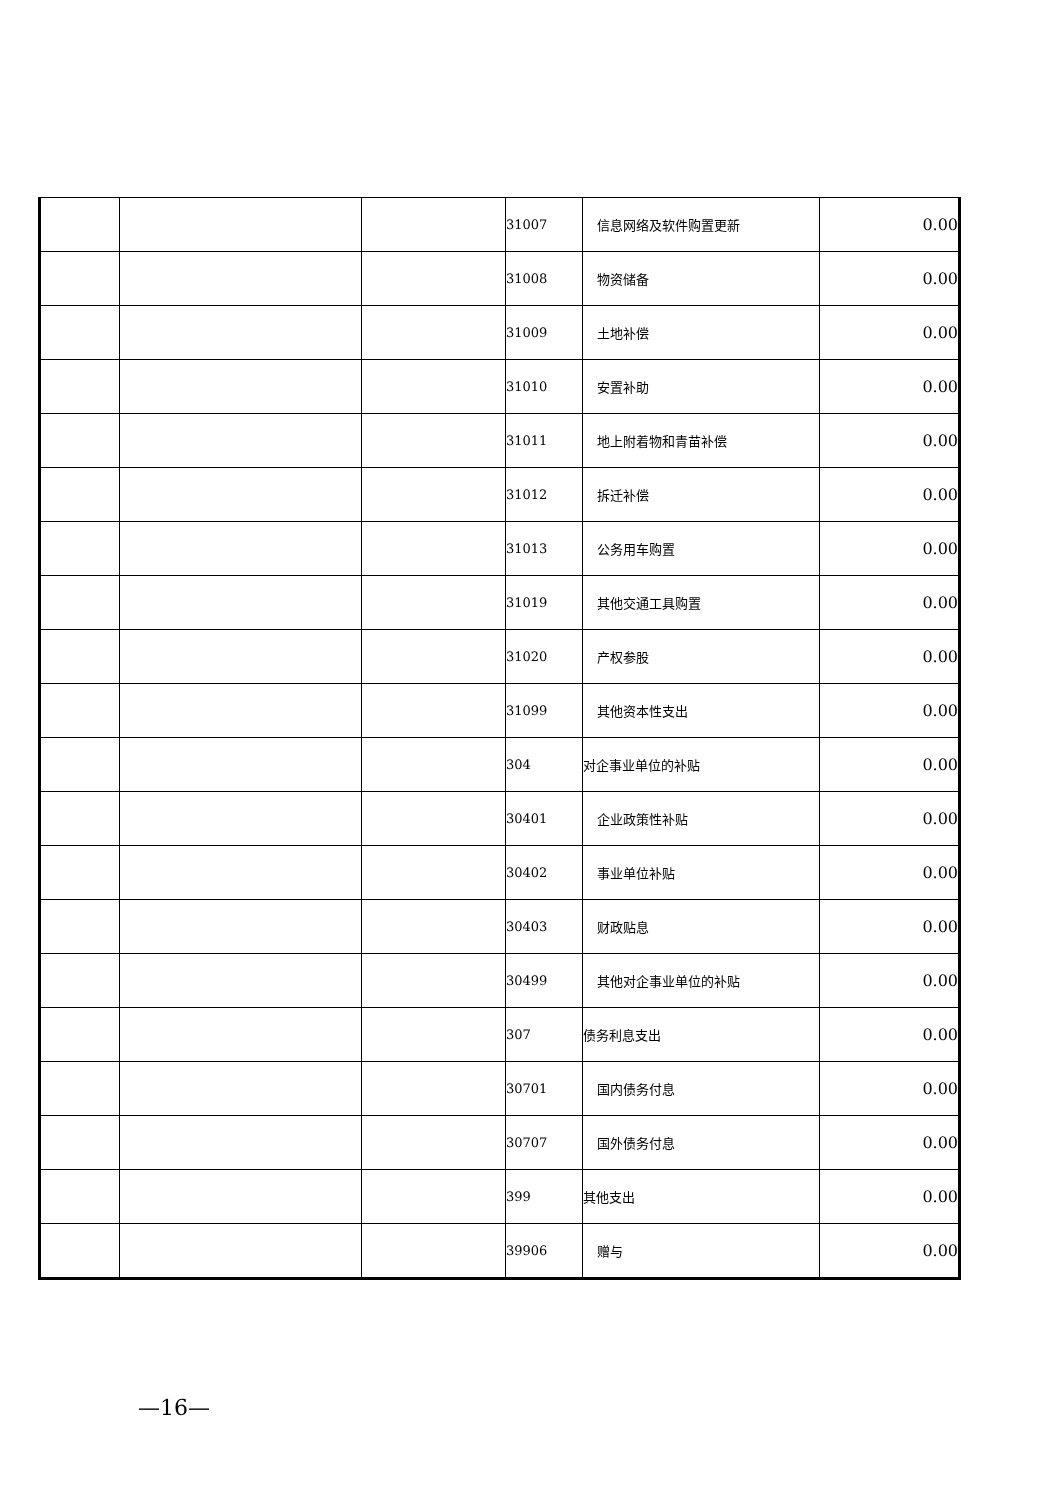| | | | 31007 | 信息网络及软件购置更新 | 0.00 |
| | | | 31008 | 物资储备 | 0.00 |
| | | | 31009 | 土地补偿 | 0.00 |
| | | | 31010 | 安置补助 | 0.00 |
| | | | 31011 | 地上附着物和青苗补偿 | 0.00 |
| | | | 31012 | 拆迁补偿 | 0.00 |
| | | | 31013 | 公务用车购置 | 0.00 |
| | | | 31019 | 其他交通工具购置 | 0.00 |
| | | | 31020 | 产权参股 | 0.00 |
| | | | 31099 | 其他资本性支出 | 0.00 |
| | | | 304 | 对企事业单位的补贴 | 0.00 |
| | | | 30401 | 企业政策性补贴 | 0.00 |
| | | | 30402 | 事业单位补贴 | 0.00 |
| | | | 30403 | 财政贴息 | 0.00 |
| | | | 30499 | 其他对企事业单位的补贴 | 0.00 |
| | | | 307 | 债务利息支出 | 0.00 |
| | | | 30701 | 国内债务付息 | 0.00 |
| | | | 30707 | 国外债务付息 | 0.00 |
| | | | 399 | 其他支出 | 0.00 |
| | | | 39906 | 赠与 | 0.00 |
—16—